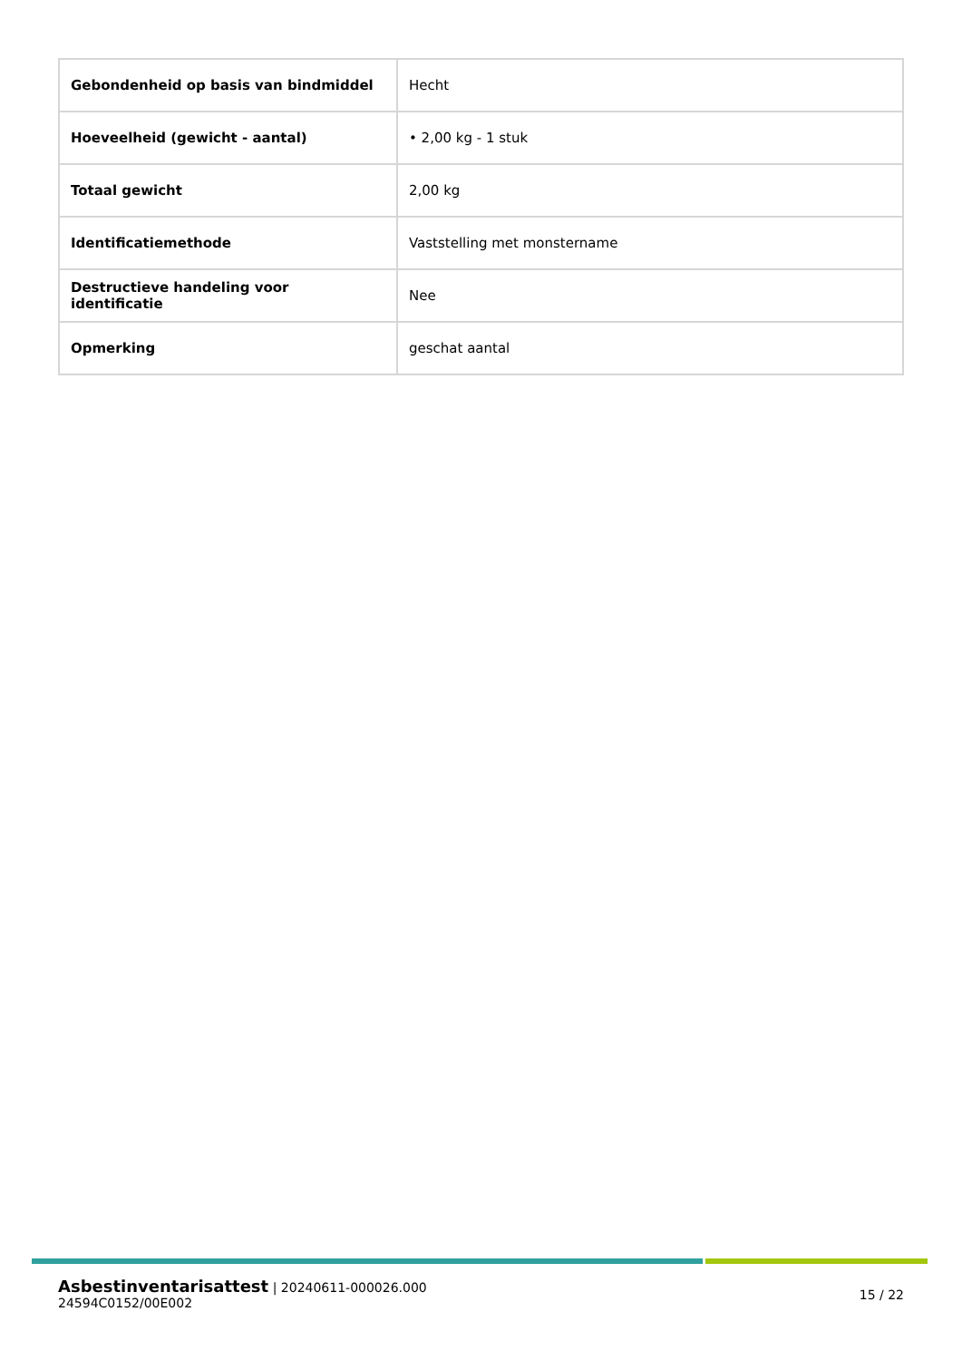| Gebondenheid op basis van bindmiddel | Hecht |
| Hoeveelheid (gewicht - aantal) | • 2,00 kg - 1 stuk |
| Totaal gewicht | 2,00 kg |
| Identificatiemethode | Vaststelling met monstername |
| Destructieve handeling voor identificatie | Nee |
| Opmerking | geschat aantal |
Asbestinventarisattest | 20240611-000026.000
24594C0152/00E002
15 / 22